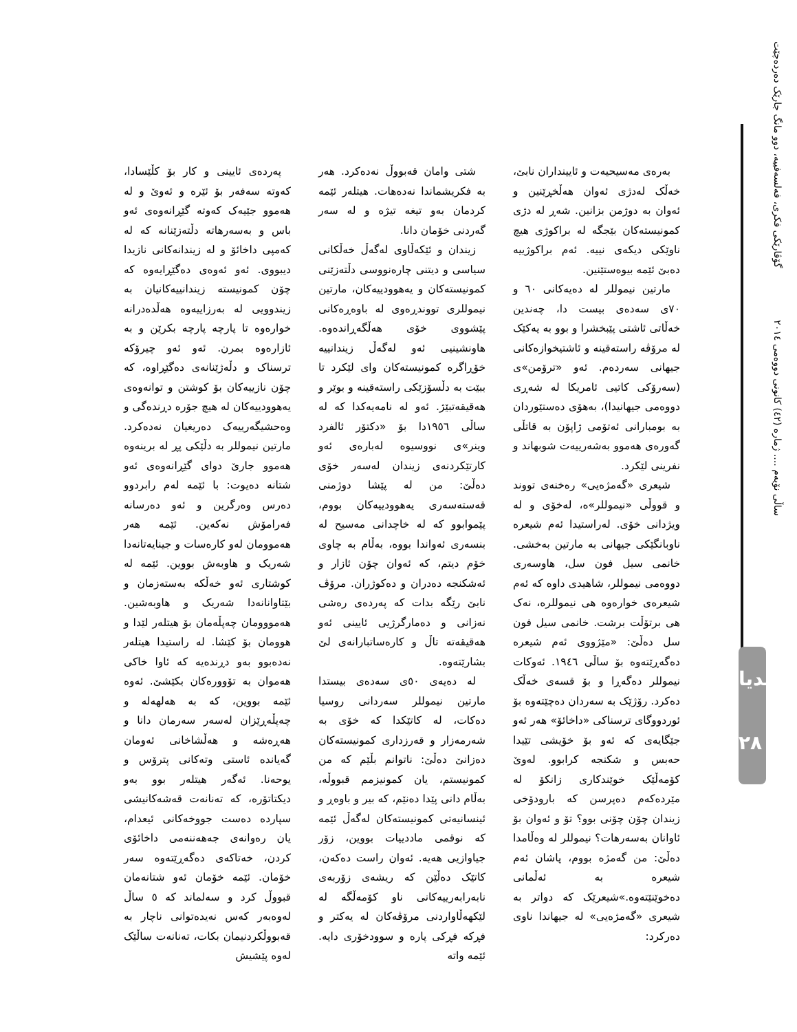ساڵی نۆیەم .... ژمارە (٤٢) کانونی دووەمی ٢٠١٤ گۆڤارێکی فکری، فەلسەفییە، دوو مانگ جارێک دەردەچێت
ئایدیا
٢٨٠
پەردەی ئایینی و کار بۆ کڵێسادا، کەوتە سەفەر بۆ ئێرە و ئەوێ و لە هەموو جێیەک کەوتە گێڕانەوەی ئەو باس و بەسەرهاتە دڵتەزێنانە کە لە کەمپی داخائۆ و لە زیندانەکانی نازیدا دیبووی. ئەو ئەوەی دەگێڕایەوە کە چۆن کمونیستە زیندانییەکانیان بە زیندوویی لە بەرزاییەوە هەڵدەدرانە خوارەوە تا پارچە پارچە بکرێن و بە ئازارەوە بمرن. ئەو ئەو چیرۆکە ترسناک و دڵەژێنانەی دەگێڕاوە، کە چۆن نازییەکان بۆ کوشتن و توانەوەی یەهوودییەکان لە هیچ جۆرە دڕندەگی و وەحشیگەرییەک دەریغیان نەدەکرد. مارتین نیموللر بە دڵێکی پڕ لە برینەوە هەموو جارێ دوای گێڕانەوەی ئەو شتانە دەیوت: با ئێمە لەم رابردوو دەرس وەرگرین و ئەو دەرسانە فەرامۆش نەکەین. ئێمە هەر هەموومان لەو کارەسات و جینایەتانەدا شەریک و هاوبەش بووین. ئێمە لە کوشتاری ئەو خەڵکە بەستەزمان و بێتاوانانەدا شەریک و هاوبەشین. هەمووومان چەپڵەمان بۆ هیتلەر لێدا و هوومان بۆ کێشا. لە راستیدا هیتلەر نەدەبوو بەو دڕندەیە کە ئاوا خاکی هەموان بە تۆوورەکان بکێشێ. ئەوە ئێمە بووین، کە بە هەلهەلە و چەپڵەڕێزان لەسەر سەرمان دانا و هەڕەشە و هەڵشاخانی ئەومان گەیاندە ئاستی وتەکانی پترۆس و یوحەنا. ئەگەر هیتلەر بوو بەو دیکتاتۆرە، کە تەنانەت قەشەکانیشی سپاردە دەست جووخەکانی ئیعدام، یان رەوانەی جەهەننەمی داخائۆی کردن، خەتاکەی دەگەڕێتەوە سەر خۆمان. ئێمە خۆمان ئەو شتانەمان قبووڵ کرد و سەلماند کە ٥ ساڵ لەوەبەر کەس نەیدەتوانی ناچار بە قەبووڵکردنیمان بکات، تەنانەت ساڵێک لەوە پێشیش
شتی وامان قەبووڵ نەدەکرد. هەر بە فکریشماندا نەدەهات. هیتلەر ئێمە کردمان بەو تیغە تیژە و لە سەر گەردنی خۆمان دانا.
زیندان و ئێکەڵاوی لەگەڵ خەڵکانی سیاسی و دیتنی چارەنووسی دڵتەزێنی کمونیستەکان و یەهوودییەکان، مارتین نیموللری تووندڕەوی لە باوەڕەکانی پێشووی خۆی هەڵگەڕاندەوە. هاونشینیی ئەو لەگەڵ زیندانییە خۆڕاگرە کمونیستەکان وای لێکرد تا ببێت بە دڵسۆزێکی راستەقینە و بوێر و هەقیقەتبێژ. ئەو لە نامەیەکدا کە لە ساڵی ١٩٥٦دا بۆ «دکتۆر ئالفرد وینر»ی نووسیوە لەبارەی ئەو کارتێکردنەی زیندان لەسەر خۆی دەڵێ: من لە پێشا دوژمنی قەستەسەری یەهوودییەکان بووم، پێموابوو کە لە خاچدانی مەسیح لە بنسەری ئەواندا بووە، بەڵام بە چاوی خۆم دیتم، کە ئەوان چۆن ئازار و ئەشکنجە دەدران و دەکوژران. مرۆڤ نابێ رێگە بدات کە پەردەی رەشی نەزانی و دەمارگرژیی ئایینی ئەو هەقیقەتە تاڵ و کارەساتبارانەی لێ بشارێتەوە.
لە دەیەی ٥٠ی سەدەی بیستدا مارتین نیموللر سەردانی روسیا دەکات، لە کاتێکدا کە خۆی بە شەرمەزار و قەرزداری کمونیستەکان دەزانێ دەڵێ: ناتوانم بڵێم کە من کمونیستم، یان کمونیزمم قبووڵە، بەڵام دانی پێدا دەنێم، کە بیر و باوەڕ و ئینسانیەتی کمونیستەکان لەگەڵ ئێمە کە نوقمی مادديیات بووین، زۆر جیاوازیی هەیە. ئەوان راست دەکەن، کاتێک دەڵێن کە ریشەی زۆربەی نابەرابەرییەکانی ناو کۆمەڵگە لە لێکهەڵاواردنی مرۆڤەکان لە یەکتر و فڕکە فڕکی پارە و سوودخۆری دایە. ئێمە واتە
بەرەی مەسیحیەت و ئایینداران نابێ، خەڵک لەدژی ئەوان هەڵخڕێنین و ئەوان بە دوژمن بزانین. شەڕ لە دژی کمونیستەکان بێجگە لە براکوژی هیچ ناوێکی دیکەی نییە. ئەم براکوژییە دەبێ ئێمە بیوەستێنین.
مارتین نیموللر لە دەیەکانی ٦٠ و ٧٠ی سەدەی بیست دا، چەندین خەڵاتی ئاشتی پێبخشرا و بوو بە یەکێک لە مرۆڤە راستەقینە و ئاشتیخوازەکانی جیهانی سەردەم. ئەو «ترۆمن»ی (سەرۆکی کاتیی ئامریکا لە شەڕی دووەمی جیهانیدا)، بەهۆی دەستێوردان بە بومبارانی ئەتۆمی ژاپۆن بە قاتڵی گەورەی هەموو بەشەرییەت شوبهاند و نفرینی لێکرد.
شیعری «گەمژەیی» رەخنەی تووند و قووڵی «نیموللر»ە، لەخۆی و لە ویژدانی خۆی. لەراستیدا ئەم شیعرە ناوبانگێکی جیهانی بە مارتین بەخشی. خانمی سیل فون سل، هاوسەری دووەمی نیموللر، شاهیدی داوە کە ئەم شیعرەی خوارەوە هی نیموللرە، نەک هی برتۆڵت برشت. خانمی سیل فون سل دەڵێ: «مێژووی ئەم شیعرە دەگەڕێتەوە بۆ ساڵی ١٩٤٦. ئەوکات نیموللر دەگەڕا و بۆ قسەی خەڵک دەکرد. رۆژێک بە سەردان دەچێتەوە بۆ ئوردووگای ترسناکی «داخائۆ» هەر ئەو جێگایەی کە ئەو بۆ خۆیشی تێیدا حەبس و شکنجە کرابوو. لەوێ کۆمەڵێک خوێندکاری زانکۆ لە مێردەکەم دەپرسن کە بارودۆخی زیندان چۆن چۆنی بوو؟ تۆ و ئەوان بۆ ئاوانان بەسەرهات؟ نیموللر لە وەڵامدا دەڵێ: من گەمژە بووم، پاشان ئەم شیعرە بە ئەڵمانی دەخوێنێتەوە.»شیعرێک کە دواتر بە شیعری «گەمژەیی» لە جیهاندا ناوی دەرکرد: